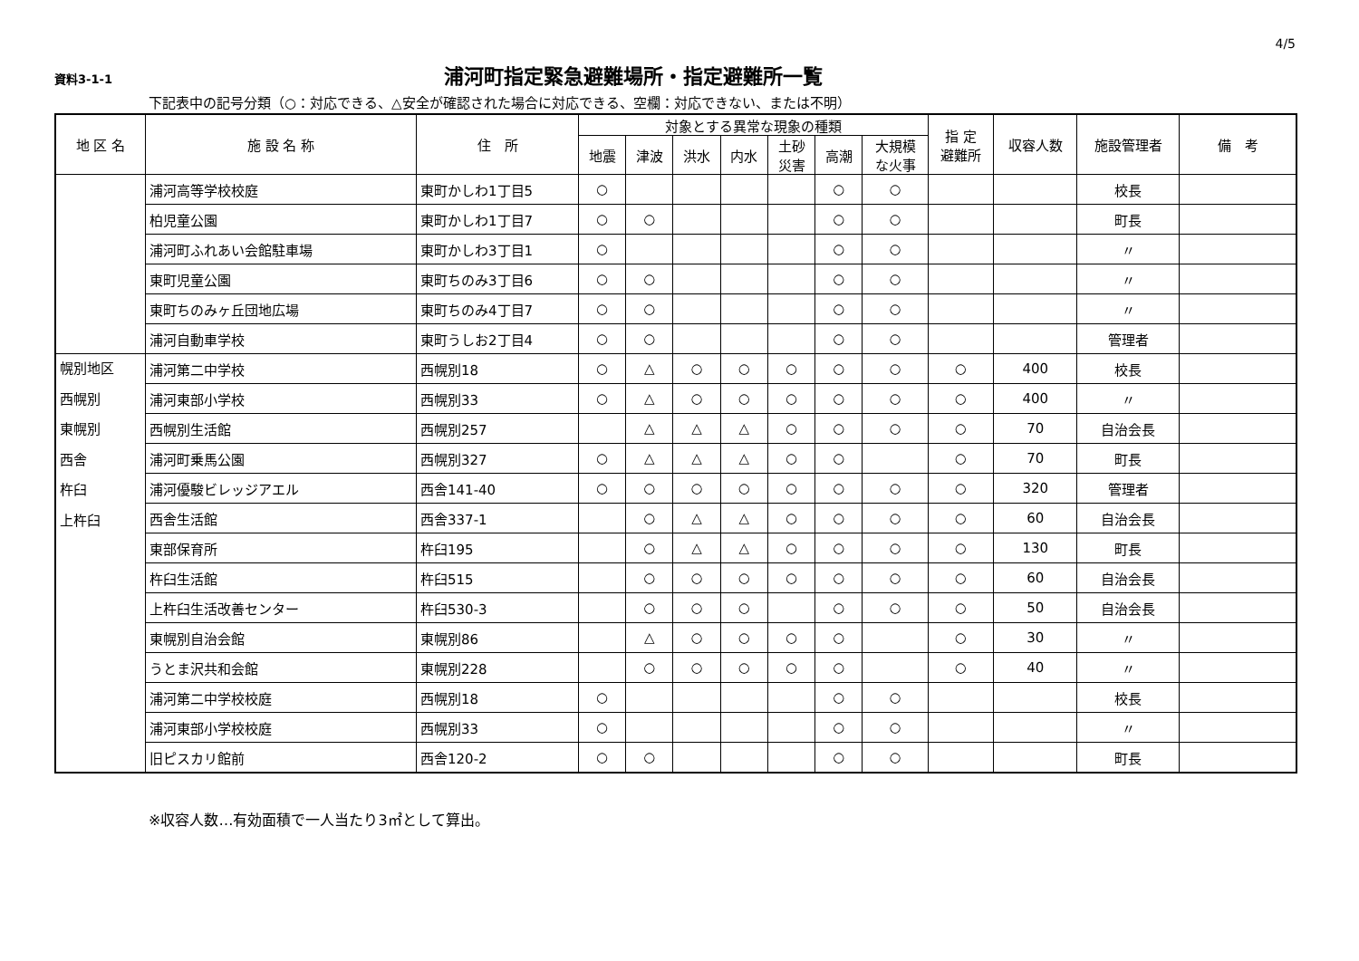4/5
資料3-1-1
浦河町指定緊急避難場所・指定避難所一覧
下記表中の記号分類（○：対応できる、△安全が確認された場合に対応できる、空欄：対応できない、または不明）
| 地 区 名 | 施 設 名 称 | 住 所 | 対象とする異常な現象の種類 | | | | | | | 指 定 避難所 | 収容人数 | 施設管理者 | 備 考 |
| --- | --- | --- | --- | --- | --- | --- | --- | --- | --- | --- | --- | --- | --- |
| | | | 地震 | 津波 | 洪水 | 内水 | 土砂 災害 | 高潮 | 大規模 な火事 | | | | |
| | 浦河高等学校校庭 | 東町かしわ1丁目5 | ○ | | | | | ○ | ○ | | | 校長 | |
| | 柏児童公園 | 東町かしわ1丁目7 | ○ | ○ | | | | ○ | ○ | | | 町長 | |
| | 浦河町ふれあい会館駐車場 | 東町かしわ3丁目1 | ○ | | | | | ○ | ○ | | | 〃 | |
| | 東町児童公園 | 東町ちのみ3丁目6 | ○ | ○ | | | | ○ | ○ | | | 〃 | |
| | 東町ちのみヶ丘団地広場 | 東町ちのみ4丁目7 | ○ | ○ | | | | ○ | ○ | | | 〃 | |
| | 浦河自動車学校 | 東町うしお2丁目4 | ○ | ○ | | | | ○ | ○ | | | 管理者 | |
| 幌別地区 西幌別 東幌別 西舎 杵臼 上杵臼 | 浦河第二中学校 | 西幌別18 | ○ | △ | ○ | ○ | ○ | ○ | ○ | ○ | 400 | 校長 | |
| | 浦河東部小学校 | 西幌別33 | ○ | △ | ○ | ○ | ○ | ○ | ○ | ○ | 400 | 〃 | |
| | 西幌別生活館 | 西幌別257 | | △ | △ | △ | ○ | ○ | ○ | ○ | 70 | 自治会長 | |
| | 浦河町乗馬公園 | 西幌別327 | ○ | △ | △ | △ | ○ | ○ | | ○ | 70 | 町長 | |
| | 浦河優駿ビレッジアエル | 西舎141-40 | ○ | ○ | ○ | ○ | ○ | ○ | ○ | ○ | 320 | 管理者 | |
| | 西舎生活館 | 西舎337-1 | | ○ | △ | △ | ○ | ○ | ○ | ○ | 60 | 自治会長 | |
| | 東部保育所 | 杵臼195 | | ○ | △ | △ | ○ | ○ | ○ | ○ | 130 | 町長 | |
| | 杵臼生活館 | 杵臼515 | | ○ | ○ | ○ | ○ | ○ | ○ | ○ | 60 | 自治会長 | |
| | 上杵臼生活改善センター | 杵臼530-3 | | ○ | ○ | ○ | | ○ | ○ | ○ | 50 | 自治会長 | |
| | 東幌別自治会館 | 東幌別86 | | △ | ○ | ○ | ○ | ○ | | ○ | 30 | 〃 | |
| | うとま沢共和会館 | 東幌別228 | | ○ | ○ | ○ | ○ | ○ | | ○ | 40 | 〃 | |
| | 浦河第二中学校校庭 | 西幌別18 | ○ | | | | | ○ | ○ | | | 校長 | |
| | 浦河東部小学校校庭 | 西幌別33 | ○ | | | | | ○ | ○ | | | 〃 | |
| | 旧ピスカリ館前 | 西舎120-2 | ○ | ○ | | | | ○ | ○ | | | 町長 | |
※収容人数…有効面積で一人当たり3㎡として算出。